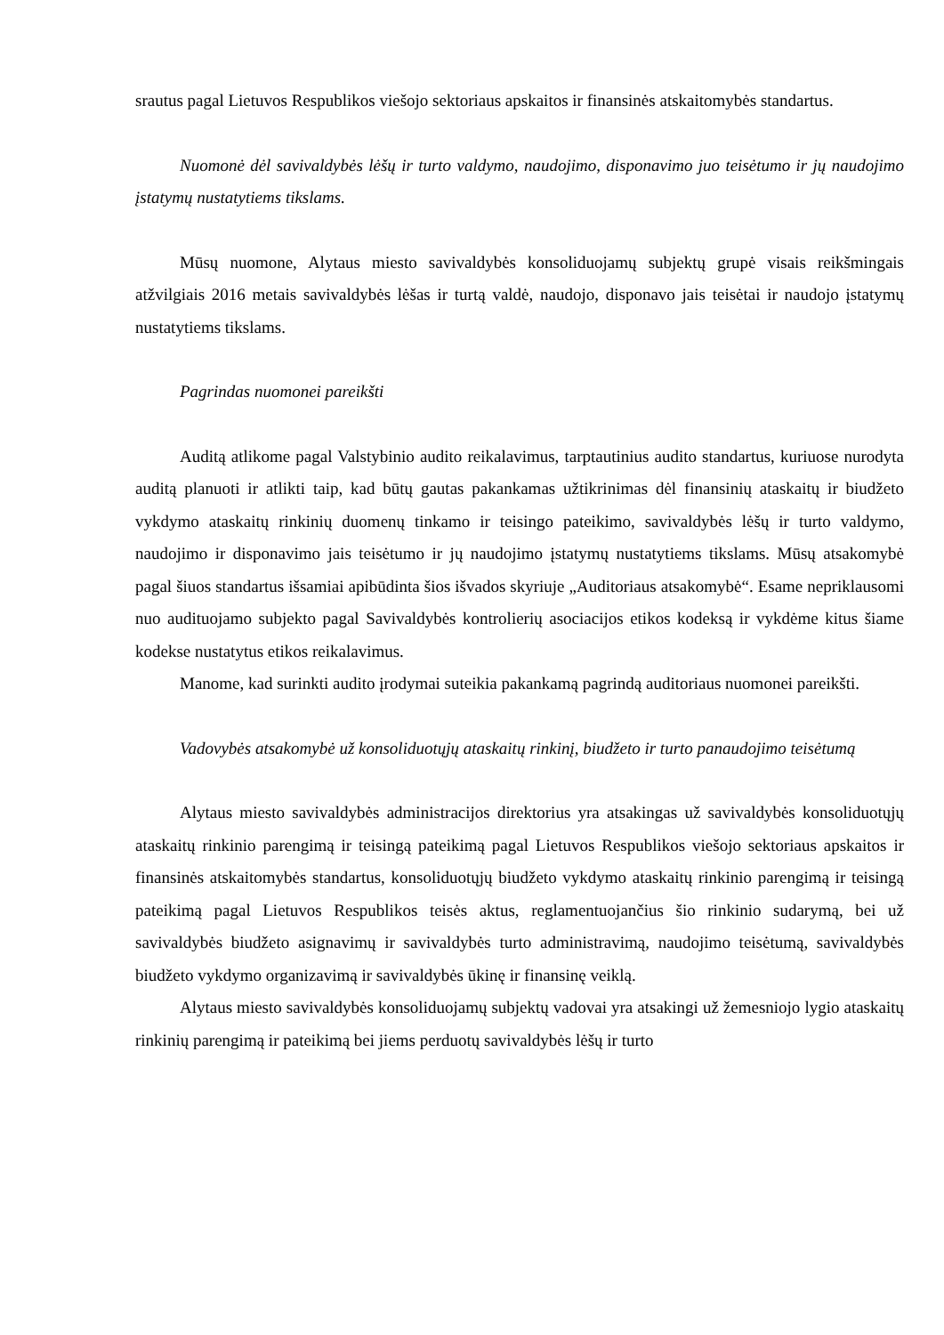srautus pagal Lietuvos Respublikos viešojo sektoriaus apskaitos ir finansinės atskaitomybės standartus.
Nuomonė dėl savivaldybės lėšų ir turto valdymo, naudojimo, disponavimo juo teisėtumo ir jų naudojimo įstatymų nustatytiems tikslams.
Mūsų nuomone, Alytaus miesto savivaldybės konsoliduojamų subjektų grupė visais reikšmingais atžvilgiais 2016 metais savivaldybės lėšas ir turtą valdė, naudojo, disponavo jais teisėtai ir naudojo įstatymų nustatytiems tikslams.
Pagrindas nuomonei pareikšti
Auditą atlikome pagal Valstybinio audito reikalavimus, tarptautinius audito standartus, kuriuose nurodyta auditą planuoti ir atlikti taip, kad būtų gautas pakankamas užtikrinimas dėl finansinių ataskaitų ir biudžeto vykdymo ataskaitų rinkinių duomenų tinkamo ir teisingo pateikimo, savivaldybės lėšų ir turto valdymo, naudojimo ir disponavimo jais teisėtumo ir jų naudojimo įstatymų nustatytiems tikslams. Mūsų atsakomybė pagal šiuos standartus išsamiai apibūdinta šios išvados skyriuje „Auditoriaus atsakomybė“. Esame nepriklausomi nuo audituojamo subjekto pagal Savivaldybės kontrolierių asociacijos etikos kodeksą ir vykdėme kitus šiame kodekse nustatytus etikos reikalavimus.
Manome, kad surinkti audito įrodymai suteikia pakankamą pagrindą auditoriaus nuomonei pareikšti.
Vadovybės atsakomybė už konsoliduotųjų ataskaitų rinkinį, biudžeto ir turto panaudojimo teisėtumą
Alytaus miesto savivaldybės administracijos direktorius yra atsakingas už savivaldybės konsoliduotųjų ataskaitų rinkinio parengimą ir teisingą pateikimą pagal Lietuvos Respublikos viešojo sektoriaus apskaitos ir finansinės atskaitomybės standartus, konsoliduotųjų biudžeto vykdymo ataskaitų rinkinio parengimą ir teisingą pateikimą pagal Lietuvos Respublikos teisės aktus, reglamentuojančius šio rinkinio sudarymą, bei už savivaldybės biudžeto asignavimų ir savivaldybės turto administravimą, naudojimo teisėtumą, savivaldybės biudžeto vykdymo organizavimą ir savivaldybės ūkinę ir finansinę veiklą.
Alytaus miesto savivaldybės konsoliduojamų subjektų vadovai yra atsakingi už žemesniojo lygio ataskaitų rinkinių parengimą ir pateikimą bei jiems perduotų savivaldybės lėšų ir turto